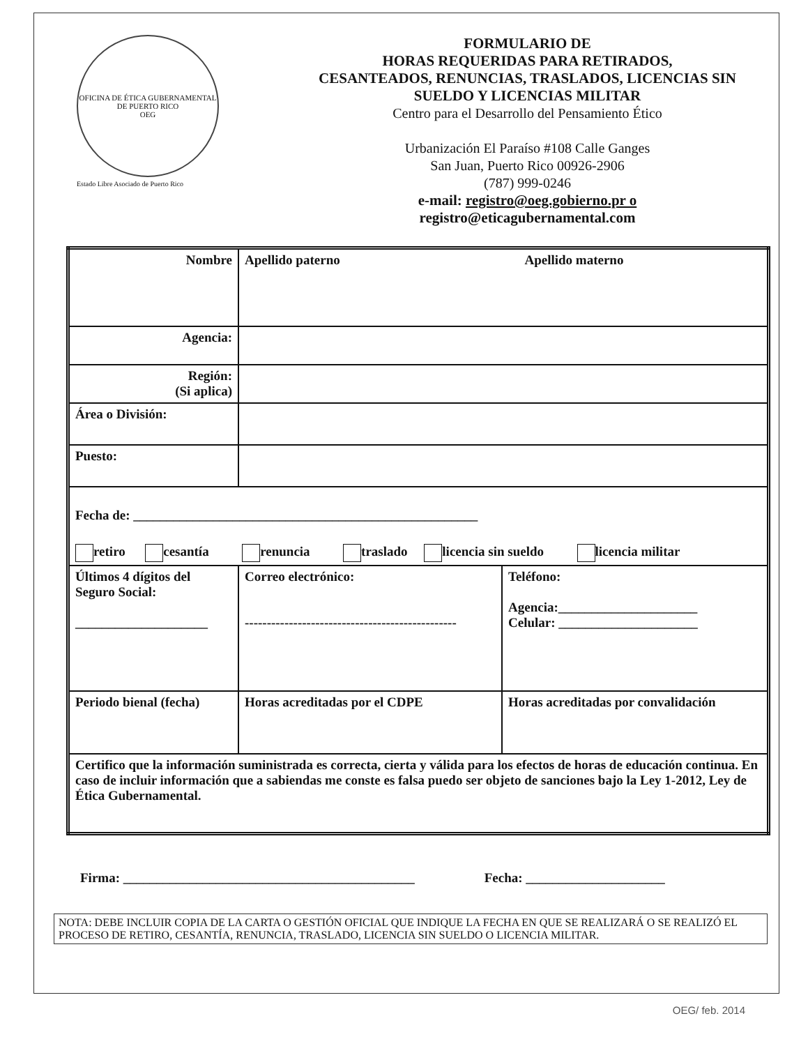OFICINA DE ÉTICA GUBERNAMENTAL DE PUERTO RICO
OEG
Estado Libre Asociado de Puerto Rico
FORMULARIO DE
HORAS REQUERIDAS PARA RETIRADOS,
CESANTEADOS, RENUNCIAS, TRASLADOS, LICENCIAS SIN
SUELDO Y LICENCIAS MILITAR
Centro para el Desarrollo del Pensamiento Ético
Urbanización El Paraíso #108 Calle Ganges
San Juan, Puerto Rico 00926-2906
(787) 999-0246
e-mail: registro@oeg.gobierno.pr o
registro@eticagubernamental.com
| Nombre | Apellido paterno Apellido materno | |
| Agencia: | | |
| Región: (Si aplica) | | |
| Área o División: | | |
| Puesto: | | |
| Fecha de: ____________________________________________________ retiro cesantía renuncia traslado licencia sin sueldo licencia militar | | |
| Últimos 4 dígitos del Seguro Social: ____________________ | Correo electrónico: ------------------------------------------------ | Teléfono: Agencia:_____________________ Celular: _____________________ |
| Periodo bienal (fecha) | Horas acreditadas por el CDPE | Horas acreditadas por convalidación |
| Certifico que la información suministrada es correcta, cierta y válida para los efectos de horas de educación continua. En caso de incluir información que a sabiendas me conste es falsa puedo ser objeto de sanciones bajo la Ley 1-2012, Ley de Ética Gubernamental. | | |
Firma: ____________________________________________ Fecha: _____________________
NOTA: DEBE INCLUIR COPIA DE LA CARTA O GESTIÓN OFICIAL QUE INDIQUE LA FECHA EN QUE SE REALIZARÁ O SE REALIZÓ EL PROCESO DE RETIRO, CESANTÍA, RENUNCIA, TRASLADO, LICENCIA SIN SUELDO O LICENCIA MILITAR.
OEG/ feb. 2014